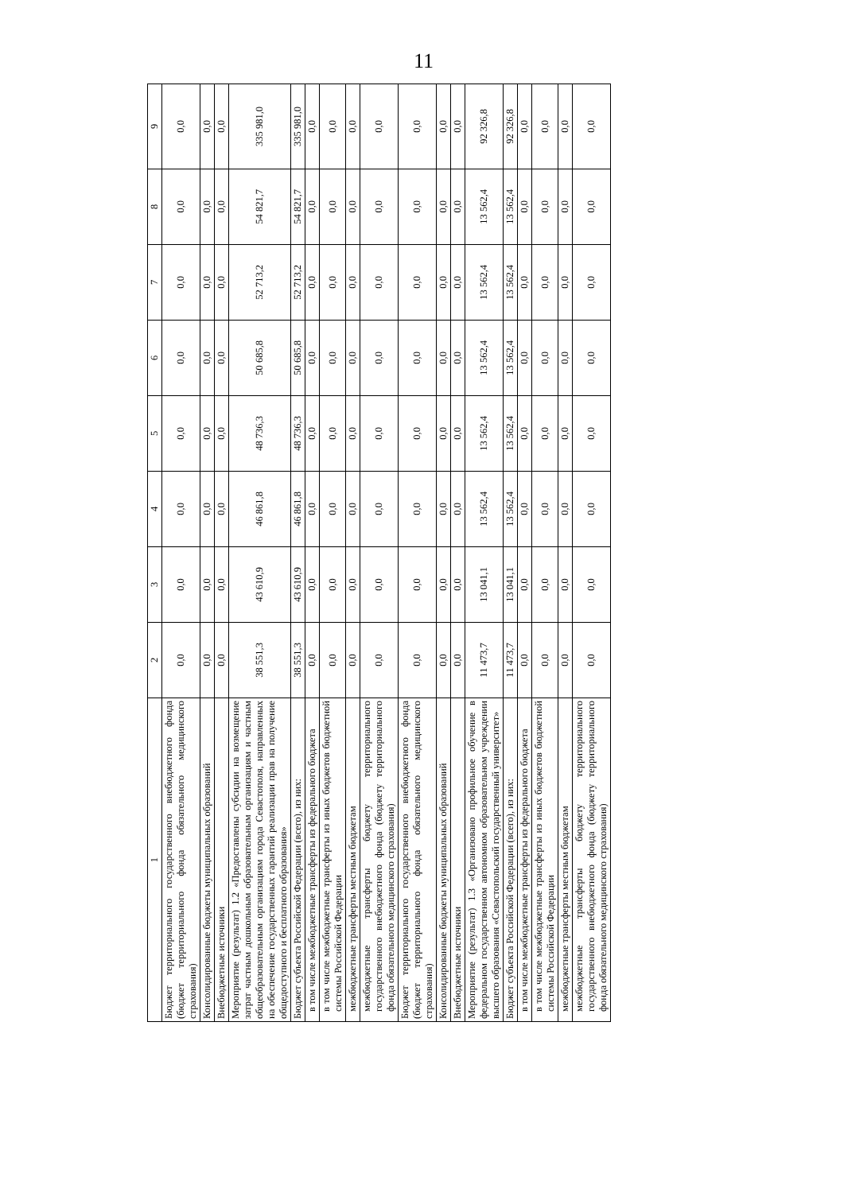11
| 1 | 2 | 3 | 4 | 5 | 6 | 7 | 8 | 9 |
| --- | --- | --- | --- | --- | --- | --- | --- | --- |
| Бюджет территориального государственного внебюджетного фонда (бюджет территориального фонда обязательного медицинского страхования) | 0,0 | 0,0 | 0,0 | 0,0 | 0,0 | 0,0 | 0,0 | 0,0 |
| Консолидированные бюджеты муниципальных образований | 0,0 | 0,0 | 0,0 | 0,0 | 0,0 | 0,0 | 0,0 | 0,0 |
| Внебюджетные источники | 0,0 | 0,0 | 0,0 | 0,0 | 0,0 | 0,0 | 0,0 | 0,0 |
| Мероприятие (результат) 1.2 «Предоставлены субсидии на возмещение затрат частным дошкольным образовательным организациям и частным общеобразовательным организациям города Севастополя, направленных на обеспечение государственных гарантий реализации прав на получение общедоступного и бесплатного образования» | 38 551,3 | 43 610,9 | 46 861,8 | 48 736,3 | 50 685,8 | 52 713,2 | 54 821,7 | 335 981,0 |
| Бюджет субъекта Российской Федерации (всего), из них: | 38 551,3 | 43 610,9 | 46 861,8 | 48 736,3 | 50 685,8 | 52 713,2 | 54 821,7 | 335 981,0 |
| в том числе межбюджетные трансферты из федерального бюджета | 0,0 | 0,0 | 0,0 | 0,0 | 0,0 | 0,0 | 0,0 | 0,0 |
| в том числе межбюджетные трансферты из иных бюджетов бюджетной системы Российской Федерации | 0,0 | 0,0 | 0,0 | 0,0 | 0,0 | 0,0 | 0,0 | 0,0 |
| межбюджетные трансферты местным бюджетам | 0,0 | 0,0 | 0,0 | 0,0 | 0,0 | 0,0 | 0,0 | 0,0 |
| межбюджетные трансферты бюджету территориального государственного внебюджетного фонда (бюджету территориального фонда обязательного медицинского страхования) | 0,0 | 0,0 | 0,0 | 0,0 | 0,0 | 0,0 | 0,0 | 0,0 |
| Бюджет территориального государственного внебюджетного фонда (бюджет территориального фонда обязательного медицинского страхования) | 0,0 | 0,0 | 0,0 | 0,0 | 0,0 | 0,0 | 0,0 | 0,0 |
| Консолидированные бюджеты муниципальных образований | 0,0 | 0,0 | 0,0 | 0,0 | 0,0 | 0,0 | 0,0 | 0,0 |
| Внебюджетные источники | 0,0 | 0,0 | 0,0 | 0,0 | 0,0 | 0,0 | 0,0 | 0,0 |
| Мероприятие (результат) 1.3 «Организовано профильное обучение в федеральном государственном автономном образовательном учреждении высшего образования «Севастопольский государственный университет» | 11 473,7 | 13 041,1 | 13 562,4 | 13 562,4 | 13 562,4 | 13 562,4 | 13 562,4 | 92 326,8 |
| Бюджет субъекта Российской Федерации (всего), из них: | 11 473,7 | 13 041,1 | 13 562,4 | 13 562,4 | 13 562,4 | 13 562,4 | 13 562,4 | 92 326,8 |
| в том числе межбюджетные трансферты из федерального бюджета | 0,0 | 0,0 | 0,0 | 0,0 | 0,0 | 0,0 | 0,0 | 0,0 |
| в том числе межбюджетные трансферты из иных бюджетов бюджетной системы Российской Федерации | 0,0 | 0,0 | 0,0 | 0,0 | 0,0 | 0,0 | 0,0 | 0,0 |
| межбюджетные трансферты местным бюджетам | 0,0 | 0,0 | 0,0 | 0,0 | 0,0 | 0,0 | 0,0 | 0,0 |
| межбюджетные трансферты бюджету территориального государственного внебюджетного фонда (бюджету территориального фонда обязательного медицинского страхования) | 0,0 | 0,0 | 0,0 | 0,0 | 0,0 | 0,0 | 0,0 | 0,0 |